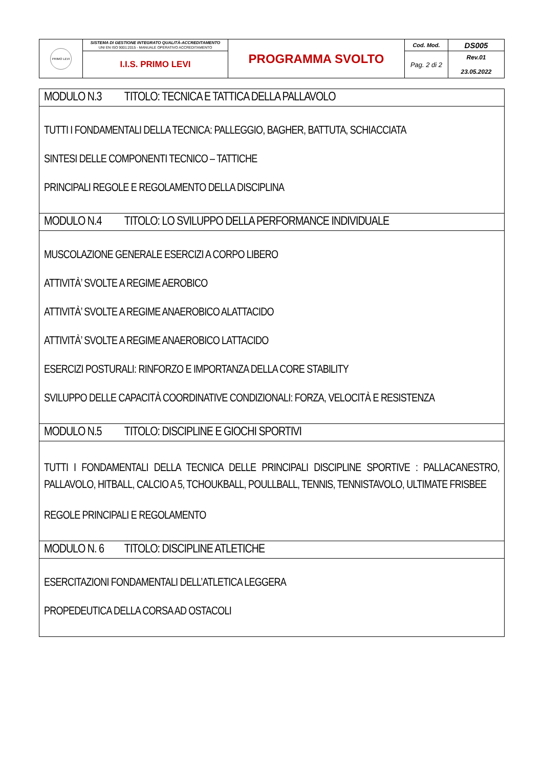| PRIMO LEVI | SISTEMA DI GESTIONE INTEGRATO QUALITÀ-ACCREDITAMENTO UNI EN ISO 9001:2015 - MANUALE OPERATIVO ACCREDITAMENTO | PROGRAMMA SVOLTO | Cod. Mod. | DS005 |
| | I.I.S. PRIMO LEVI | | Pag. 2 di 2 | Rev.01 23.05.2022 |
| MODULO N.3 TITOLO: TECNICA E TATTICA DELLA PALLAVOLO |
| TUTTI I FONDAMENTALI DELLA TECNICA: PALLEGGIO, BAGHER, BATTUTA, SCHIACCIATA SINTESI DELLE COMPONENTI TECNICO – TATTICHE PRINCIPALI REGOLE E REGOLAMENTO DELLA DISCIPLINA |
| MODULO N.4 TITOLO: LO SVILUPPO DELLA PERFORMANCE INDIVIDUALE |
| MUSCOLAZIONE GENERALE ESERCIZI A CORPO LIBERO ATTIVITÀ’ SVOLTE A REGIME AEROBICO ATTIVITÀ’ SVOLTE A REGIME ANAEROBICO ALATTACIDO ATTIVITÀ’ SVOLTE A REGIME ANAEROBICO LATTACIDO ESERCIZI POSTURALI: RINFORZO E IMPORTANZA DELLA CORE STABILITY SVILUPPO DELLE CAPACITÀ COORDINATIVE CONDIZIONALI: FORZA, VELOCITÀ E RESISTENZA |
| MODULO N.5 TITOLO: DISCIPLINE E GIOCHI SPORTIVI |
| TUTTI I FONDAMENTALI DELLA TECNICA DELLE PRINCIPALI DISCIPLINE SPORTIVE : PALLACANESTRO, PALLAVOLO, HITBALL, CALCIO A 5, TCHOUKBALL, POULLBALL, TENNIS, TENNISTAVOLO, ULTIMATE FRISBEE REGOLE PRINCIPALI E REGOLAMENTO |
| MODULO N. 6 TITOLO: DISCIPLINE ATLETICHE |
| ESERCITAZIONI FONDAMENTALI DELL’ATLETICA LEGGERA PROPEDEUTICA DELLA CORSA AD OSTACOLI |